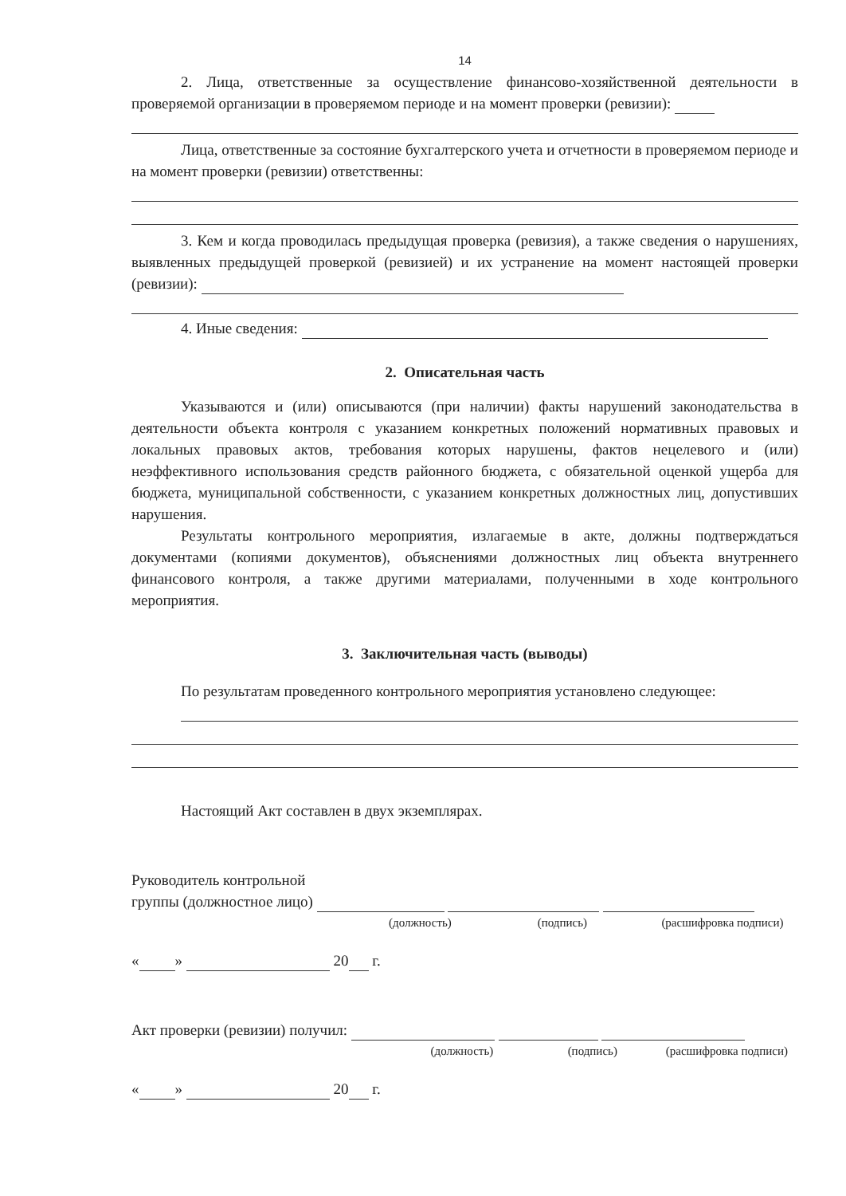14
2. Лица, ответственные за осуществление финансово-хозяйственной деятельности в проверяемой организации в проверяемом периоде и на момент проверки (ревизии):
Лица, ответственные за состояние бухгалтерского учета и отчетности в проверяемом периоде и на момент проверки (ревизии) ответственны:
3. Кем и когда проводилась предыдущая проверка (ревизия), а также сведения о нарушениях, выявленных предыдущей проверкой (ревизией) и их устранение на момент настоящей проверки (ревизии):
4. Иные сведения:
2. Описательная часть
Указываются и (или) описываются (при наличии) факты нарушений законодательства в деятельности объекта контроля с указанием конкретных положений нормативных правовых и локальных правовых актов, требования которых нарушены, фактов нецелевого и (или) неэффективного использования средств районного бюджета, с обязательной оценкой ущерба для бюджета, муниципальной собственности, с указанием конкретных должностных лиц, допустивших нарушения.
Результаты контрольного мероприятия, излагаемые в акте, должны подтверждаться документами (копиями документов), объяснениями должностных лиц объекта внутреннего финансового контроля, а также другими материалами, полученными в ходе контрольного мероприятия.
3. Заключительная часть (выводы)
По результатам проведенного контрольного мероприятия установлено следующее:
Настоящий Акт составлен в двух экземплярах.
Руководитель контрольной
группы (должностное лицо)
(должность) (подпись) (расшифровка подписи)
« » 20 г.
Акт проверки (ревизии) получил:
(должность) (подпись) (расшифровка подписи)
« » 20 г.